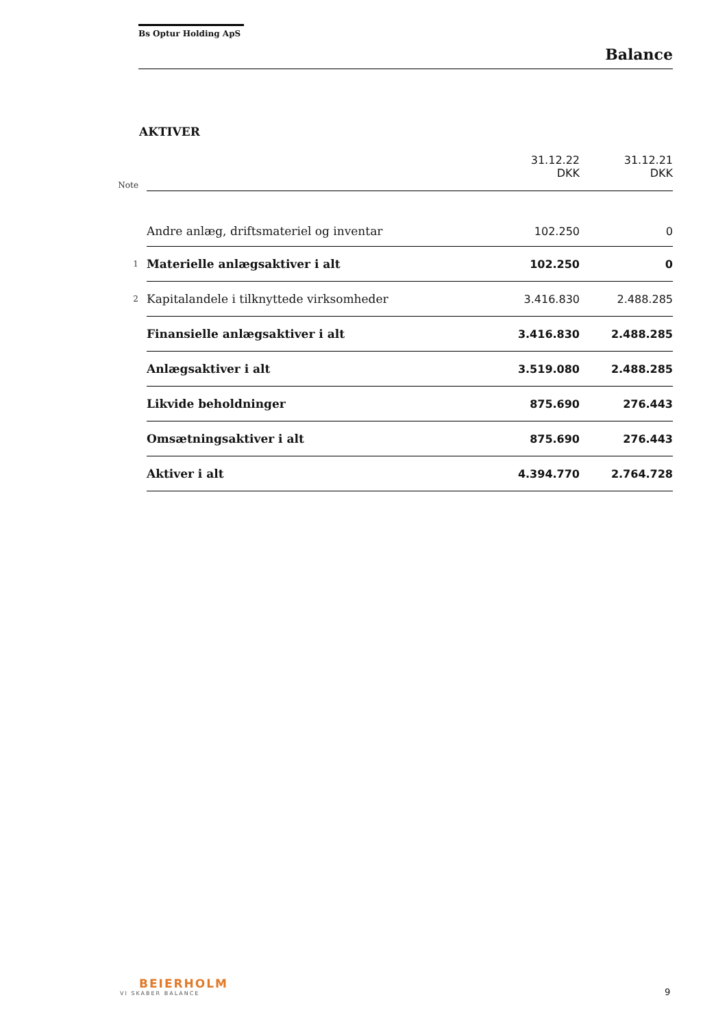Bs Optur Holding ApS
Balance
AKTIVER
| Note | | 31.12.22 DKK | 31.12.21 DKK |
| --- | --- | --- | --- |
| | Andre anlæg, driftsmateriel og inventar | 102.250 | 0 |
| 1 | Materielle anlægsaktiver i alt | 102.250 | 0 |
| 2 | Kapitalandele i tilknyttede virksomheder | 3.416.830 | 2.488.285 |
| | Finansielle anlægsaktiver i alt | 3.416.830 | 2.488.285 |
| | Anlægsaktiver i alt | 3.519.080 | 2.488.285 |
| | Likvide beholdninger | 875.690 | 276.443 |
| | Omsætningsaktiver i alt | 875.690 | 276.443 |
| | Aktiver i alt | 4.394.770 | 2.764.728 |
BEIERHOLM
VI SKABER BALANCE
9